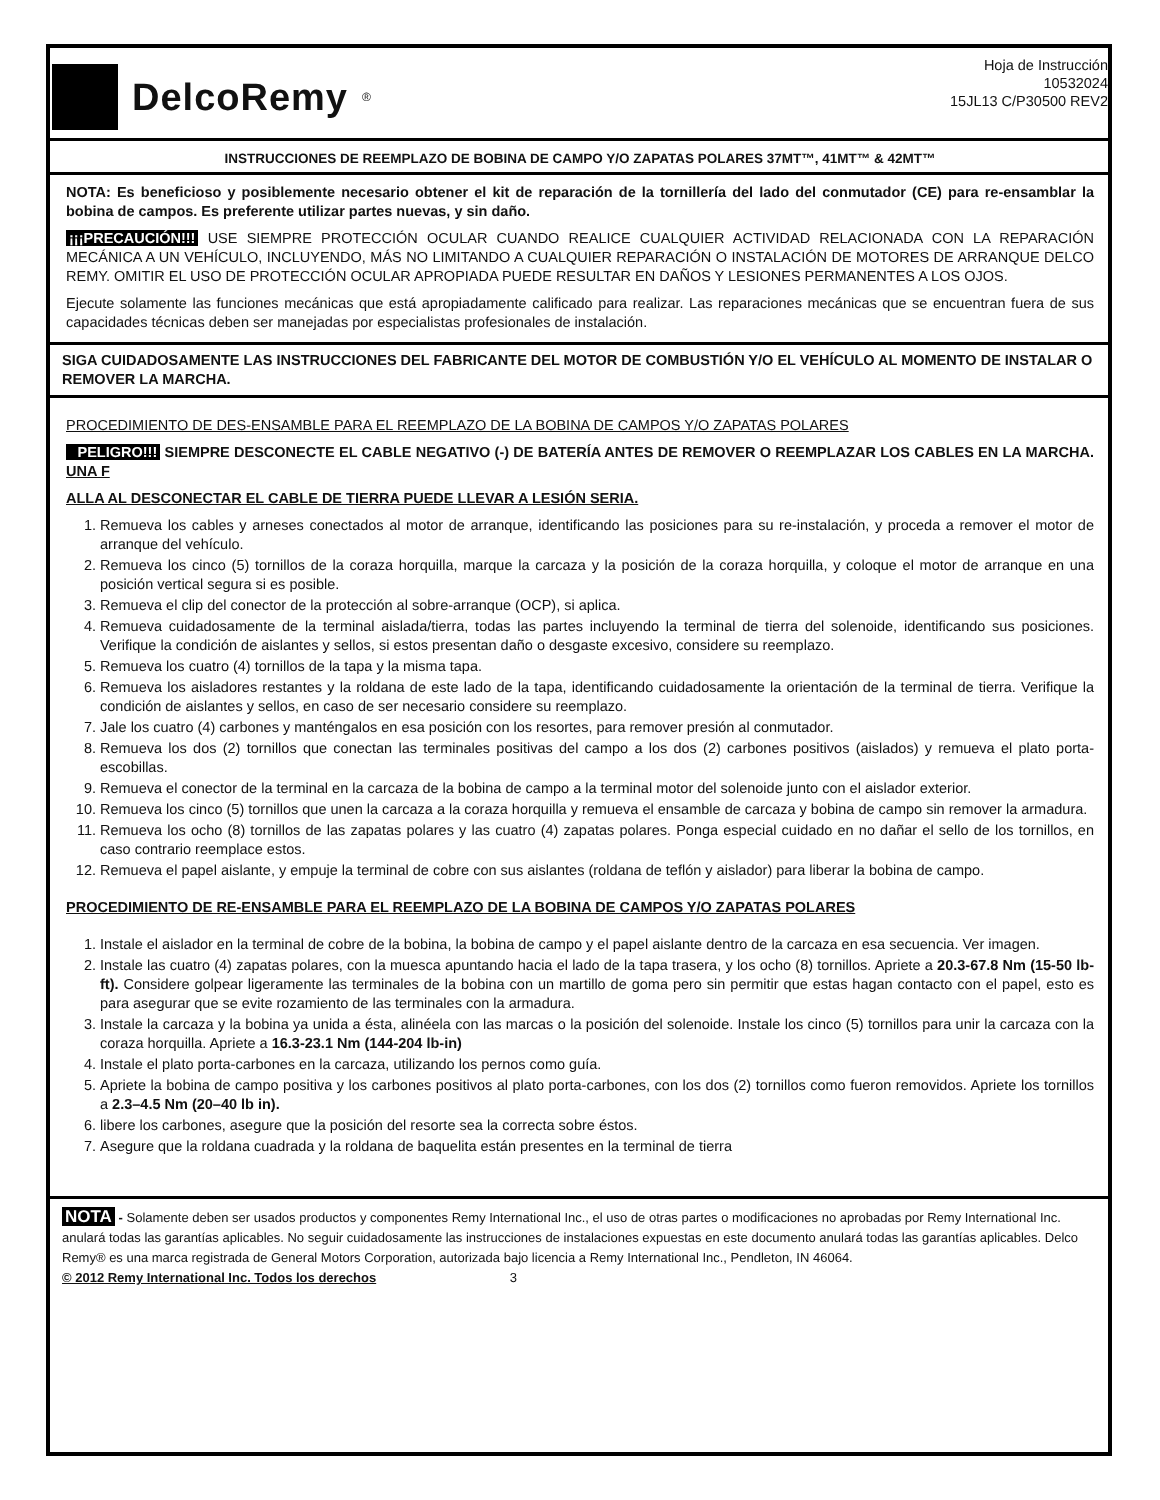DelcoRemy<sup>®</sup>
Hoja de Instrucción
10532024
15JL13 C/P30500 REV2
INSTRUCCIONES DE REEMPLAZO DE BOBINA DE CAMPO Y/O ZAPATAS POLARES 37MT™, 41MT™ & 42MT™
NOTA: Es beneficioso y posiblemente necesario obtener el kit de reparación de la tornillería del lado del conmutador (CE) para re-ensamblar la bobina de campos. Es preferente utilizar partes nuevas, y sin daño.
¡¡¡PRECAUCIÓN!!! USE SIEMPRE PROTECCIÓN OCULAR CUANDO REALICE CUALQUIER ACTIVIDAD RELACIONADA CON LA REPARACIÓN MECÁNICA A UN VEHÍCULO, INCLUYENDO, MÁS NO LIMITANDO A CUALQUIER REPARACIÓN O INSTALACIÓN DE MOTORES DE ARRANQUE DELCO REMY. OMITIR EL USO DE PROTECCIÓN OCULAR APROPIADA PUEDE RESULTAR EN DAÑOS Y LESIONES PERMANENTES A LOS OJOS.
Ejecute solamente las funciones mecánicas que está apropiadamente calificado para realizar. Las reparaciones mecánicas que se encuentran fuera de sus capacidades técnicas deben ser manejadas por especialistas profesionales de instalación.
SIGA CUIDADOSAMENTE LAS INSTRUCCIONES DEL FABRICANTE DEL MOTOR DE COMBUSTIÓN Y/O EL VEHÍCULO AL MOMENTO DE INSTALAR O REMOVER LA MARCHA.
PROCEDIMIENTO DE DES-ENSAMBLE PARA EL REEMPLAZO DE LA BOBINA DE CAMPOS Y/O ZAPATAS POLARES
PELIGRO!!! SIEMPRE DESCONECTE EL CABLE NEGATIVO (-) DE BATERÍA ANTES DE REMOVER O REEMPLAZAR LOS CABLES EN LA MARCHA. UNA F
ALLA AL DESCONECTAR EL CABLE DE TIERRA PUEDE LLEVAR A LESIÓN SERIA.
1. Remueva los cables y arneses conectados al motor de arranque, identificando las posiciones para su re-instalación, y proceda a remover el motor de arranque del vehículo.
2. Remueva los cinco (5) tornillos de la coraza horquilla, marque la carcaza y la posición de la coraza horquilla, y coloque el motor de arranque en una posición vertical segura si es posible.
3. Remueva el clip del conector de la protección al sobre-arranque (OCP), si aplica.
4. Remueva cuidadosamente de la terminal aislada/tierra, todas las partes incluyendo la terminal de tierra del solenoide, identificando sus posiciones. Verifique la condición de aislantes y sellos, si estos presentan daño o desgaste excesivo, considere su reemplazo.
5. Remueva los cuatro (4) tornillos de la tapa y la misma tapa.
6. Remueva los aisladores restantes y la roldana de este lado de la tapa, identificando cuidadosamente la orientación de la terminal de tierra. Verifique la condición de aislantes y sellos, en caso de ser necesario considere su reemplazo.
7. Jale los cuatro (4) carbones y manténgalos en esa posición con los resortes, para remover presión al conmutador.
8. Remueva los dos (2) tornillos que conectan las terminales positivas del campo a los dos (2) carbones positivos (aislados) y remueva el plato porta-escobillas.
9. Remueva el conector de la terminal en la carcaza de la bobina de campo a la terminal motor del solenoide junto con el aislador exterior.
10. Remueva los cinco (5) tornillos que unen la carcaza a la coraza horquilla y remueva el ensamble de carcaza y bobina de campo sin remover la armadura.
11. Remueva los ocho (8) tornillos de las zapatas polares y las cuatro (4) zapatas polares. Ponga especial cuidado en no dañar el sello de los tornillos, en caso contrario reemplace estos.
12. Remueva el papel aislante, y empuje la terminal de cobre con sus aislantes (roldana de teflón y aislador) para liberar la bobina de campo.
PROCEDIMIENTO DE RE-ENSAMBLE PARA EL REEMPLAZO DE LA BOBINA DE CAMPOS Y/O ZAPATAS POLARES
1. Instale el aislador en la terminal de cobre de la bobina, la bobina de campo y el papel aislante dentro de la carcaza en esa secuencia. Ver imagen.
2. Instale las cuatro (4) zapatas polares, con la muesca apuntando hacia el lado de la tapa trasera, y los ocho (8) tornillos. Apriete a 20.3-67.8 Nm (15-50 lb-ft). Considere golpear ligeramente las terminales de la bobina con un martillo de goma pero sin permitir que estas hagan contacto con el papel, esto es para asegurar que se evite rozamiento de las terminales con la armadura.
3. Instale la carcaza y la bobina ya unida a ésta, alinéela con las marcas o la posición del solenoide. Instale los cinco (5) tornillos para unir la carcaza con la coraza horquilla. Apriete a 16.3-23.1 Nm (144-204 lb-in)
4. Instale el plato porta-carbones en la carcaza, utilizando los pernos como guía.
5. Apriete la bobina de campo positiva y los carbones positivos al plato porta-carbones, con los dos (2) tornillos como fueron removidos. Apriete los tornillos a 2.3–4.5 Nm (20–40 lb in).
6. libere los carbones, asegure que la posición del resorte sea la correcta sobre éstos.
7. Asegure que la roldana cuadrada y la roldana de baquelita están presentes en la terminal de tierra
NOTA - Solamente deben ser usados productos y componentes Remy International Inc., el uso de otras partes o modificaciones no aprobadas por Remy International Inc. anulará todas las garantías aplicables. No seguir cuidadosamente las instrucciones de instalaciones expuestas en este documento anulará todas las garantías aplicables. Delco Remy® es una marca registrada de General Motors Corporation, autorizada bajo licencia a Remy International Inc., Pendleton, IN 46064.
© 2012 Remy International Inc. Todos los derechos 3